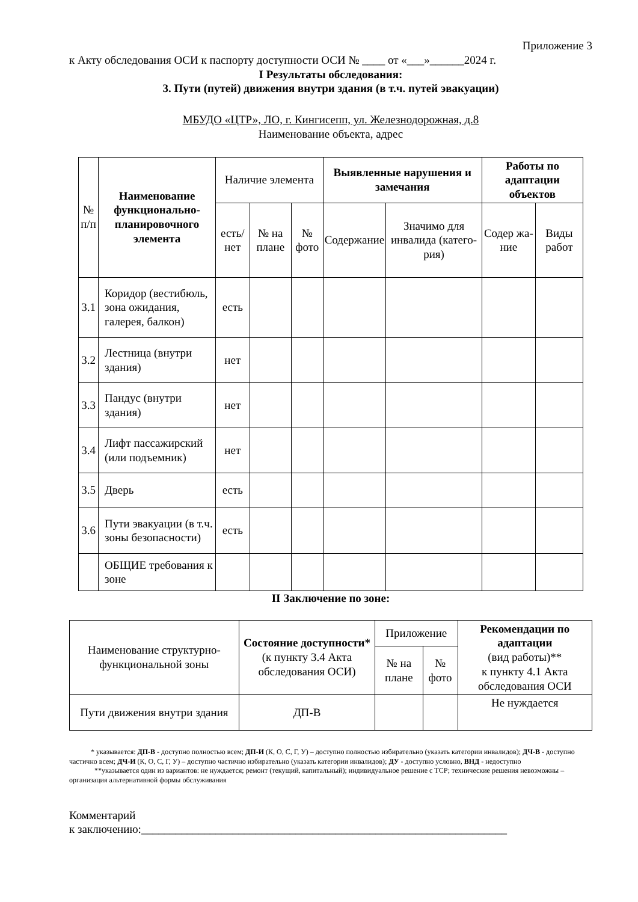Приложение 3
к Акту обследования ОСИ к паспорту доступности ОСИ № ____ от «___»______2024 г.
I Результаты обследования:
3. Пути (путей) движения внутри здания (в т.ч. путей эвакуации)
МБУДО «ЦТР», ЛО, г. Кингисепп, ул. Железнодорожная, д.8
Наименование объекта, адрес
| № п/п | Наименование функционально-планировочного элемента | Наличие элемента | | | Выявленные нарушения и замечания | | Работы по адаптации объектов | |
| --- | --- | --- | --- | --- | --- | --- | --- | --- |
| | | есть/ нет | № на плане | № фото | Содержание | Значимо для инвалида (катего-рия) | Содер жа-ние | Виды работ |
| 3.1 | Коридор (вестибюль, зона ожидания, галерея, балкон) | есть | | | | | | |
| 3.2 | Лестница (внутри здания) | нет | | | | | | |
| 3.3 | Пандус (внутри здания) | нет | | | | | | |
| 3.4 | Лифт пассажирский (или подъемник) | нет | | | | | | |
| 3.5 | Дверь | есть | | | | | | |
| 3.6 | Пути эвакуации (в т.ч. зоны безопасности) | есть | | | | | | |
| | ОБЩИЕ требования к зоне | | | | | | | |
II Заключение по зоне:
| Наименование структурно-функциональной зоны | Состояние доступности* (к пункту 3.4 Акта обследования ОСИ) | Приложение | | Рекомендации по адаптации (вид работы)** к пункту 4.1 Акта обследования ОСИ |
| | | № на плане | № фото | |
| Пути движения внутри здания | ДП-В | | | Не нуждается |
* указывается: ДП-В - доступно полностью всем; ДП-И (К, О, С, Г, У) – доступно полностью избирательно (указать категории инвалидов); ДЧ-В - доступно частично всем; ДЧ-И (К, О, С, Г, У) – доступно частично избирательно (указать категории инвалидов); ДУ - доступно условно, ВНД - недоступно
**указывается один из вариантов: не нуждается; ремонт (текущий, капитальный); индивидуальное решение с ТСР; технические решения невозможны – организация альтернативной формы обслуживания
Комментарий
к заключению:________________________________________________________________